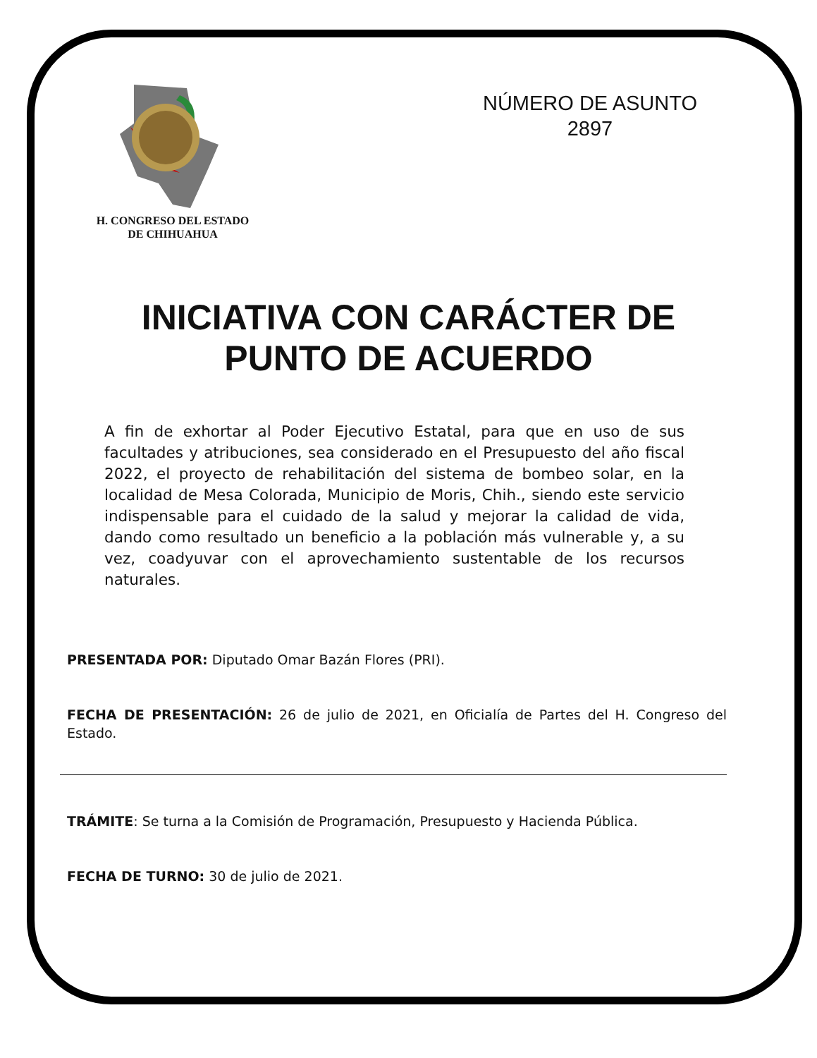H. CONGRESO DEL ESTADO
DE CHIHUAHUA
NÚMERO DE ASUNTO
2897
INICIATIVA CON CARÁCTER DE
PUNTO DE ACUERDO
A fin de exhortar al Poder Ejecutivo Estatal, para que en uso de sus facultades y atribuciones, sea considerado en el Presupuesto del año fiscal 2022, el proyecto de rehabilitación del sistema de bombeo solar, en la localidad de Mesa Colorada, Municipio de Moris, Chih., siendo este servicio indispensable para el cuidado de la salud y mejorar la calidad de vida, dando como resultado un beneficio a la población más vulnerable y, a su vez, coadyuvar con el aprovechamiento sustentable de los recursos naturales.
PRESENTADA POR: Diputado Omar Bazán Flores (PRI).
FECHA DE PRESENTACIÓN: 26 de julio de 2021, en Oficialía de Partes del H. Congreso del Estado.
TRÁMITE: Se turna a la Comisión de Programación, Presupuesto y Hacienda Pública.
FECHA DE TURNO: 30 de julio de 2021.